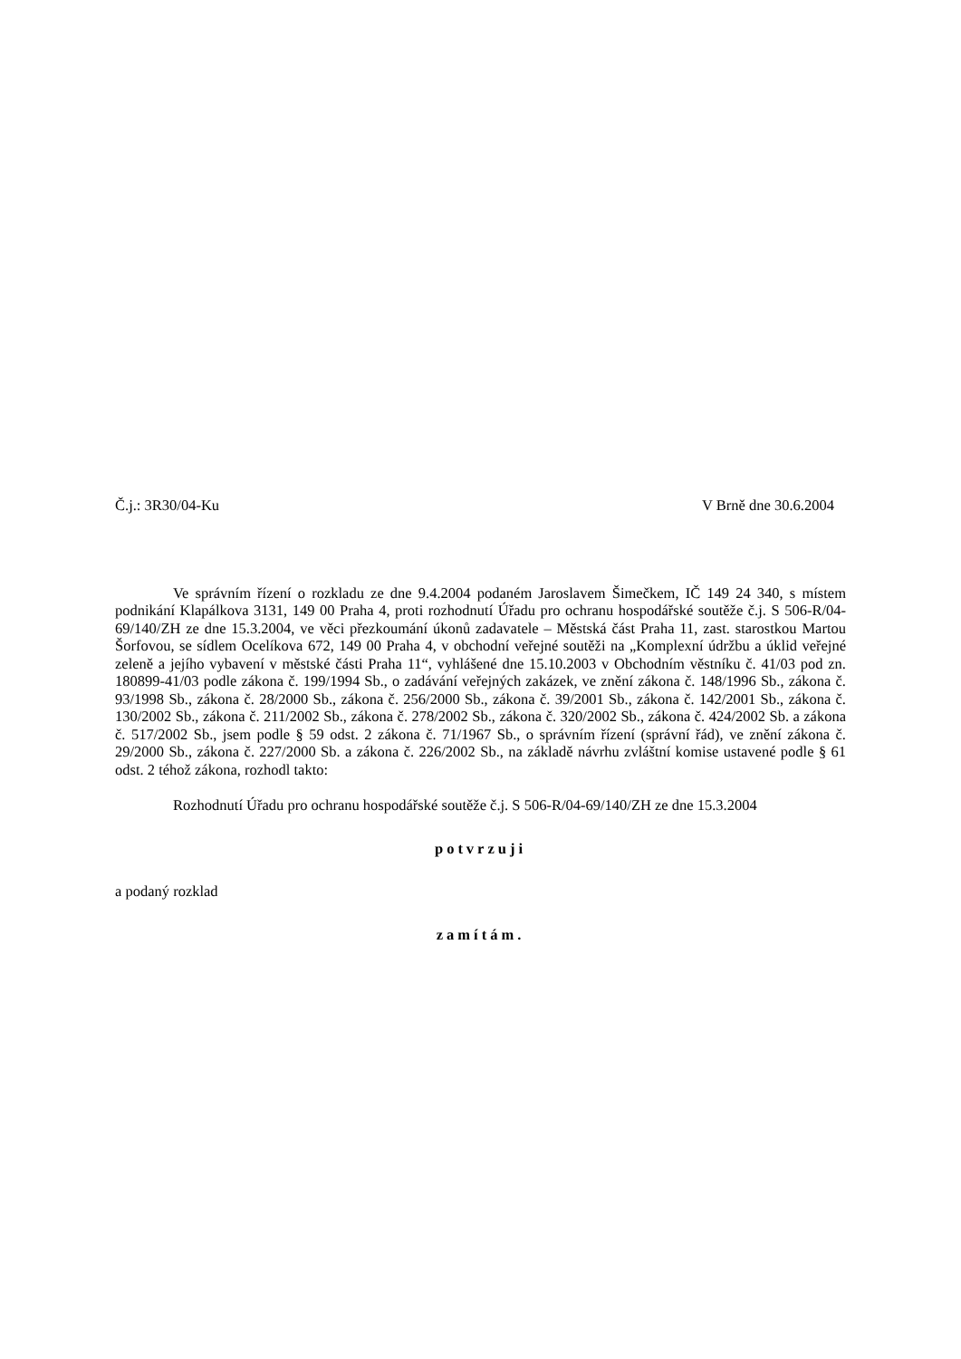Č.j.: 3R30/04-Ku V Brně dne 30.6.2004
Ve správním řízení o rozkladu ze dne 9.4.2004 podaném Jaroslavem Šimečkem, IČ 149 24 340, s místem podnikání Klapálkova 3131, 149 00 Praha 4, proti rozhodnutí Úřadu pro ochranu hospodářské soutěže č.j. S 506-R/04-69/140/ZH ze dne 15.3.2004, ve věci přezkoumání úkonů zadavatele – Městská část Praha 11, zast. starostkou Martou Šorfovou, se sídlem Ocelíkova 672, 149 00 Praha 4, v obchodní veřejné soutěži na „Komplexní údržbu a úklid veřejné zeleně a jejího vybavení v městské části Praha 11“, vyhlášené dne 15.10.2003 v Obchodním věstníku č. 41/03 pod zn. 180899-41/03 podle zákona č. 199/1994 Sb., o zadávání veřejných zakázek, ve znění zákona č. 148/1996 Sb., zákona č. 93/1998 Sb., zákona č. 28/2000 Sb., zákona č. 256/2000 Sb., zákona č. 39/2001 Sb., zákona č. 142/2001 Sb., zákona č. 130/2002 Sb., zákona č. 211/2002 Sb., zákona č. 278/2002 Sb., zákona č. 320/2002 Sb., zákona č. 424/2002 Sb. a zákona č. 517/2002 Sb., jsem podle § 59 odst. 2 zákona č. 71/1967 Sb., o správním řízení (správní řád), ve znění zákona č. 29/2000 Sb., zákona č. 227/2000 Sb. a zákona č. 226/2002 Sb., na základě návrhu zvláštní komise ustavené podle § 61 odst. 2 téhož zákona, rozhodl takto:
Rozhodnutí Úřadu pro ochranu hospodářské soutěže č.j. S 506-R/04-69/140/ZH ze dne 15.3.2004
potvrzuji
a podaný rozklad
zamítám.